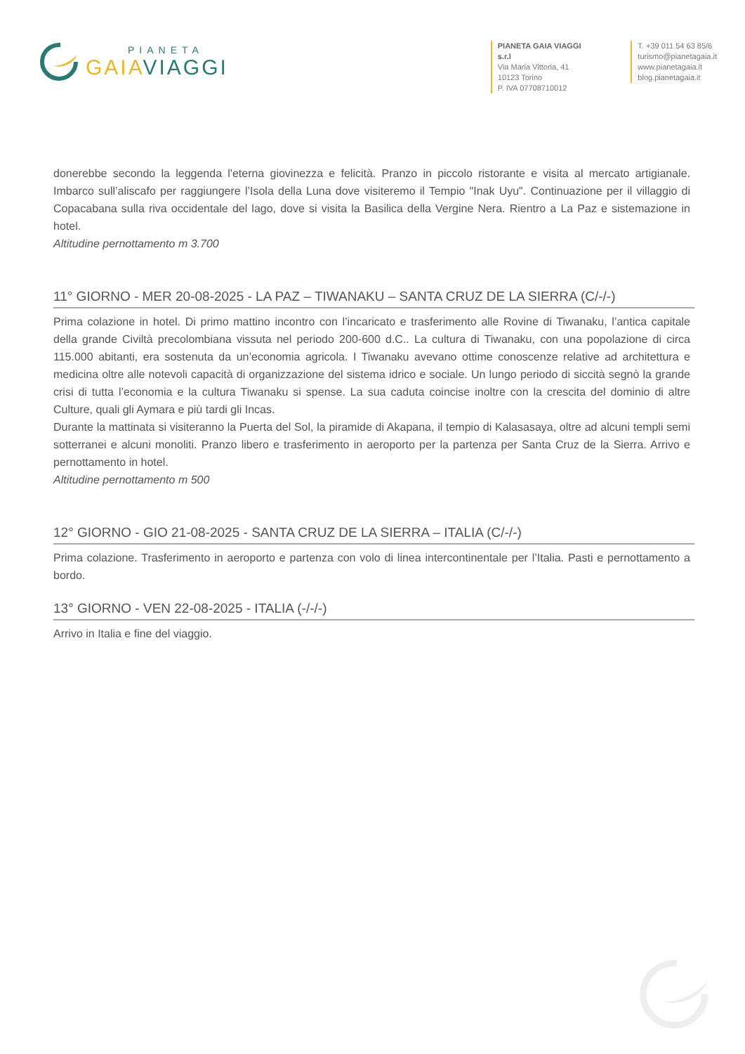PIANETA
GAIA VIAGGI
PIANETA GAIA VIAGGI s.r.l
Via Maria Vittoria, 41
10123 Torino
P. IVA 07708710012
T. +39 011 54 63 85/6
turismo@pianetagaia.it
www.pianetagaia.it
blog.pianetagaia.it
donerebbe secondo la leggenda l'eterna giovinezza e felicità. Pranzo in piccolo ristorante e visita al mercato artigianale. Imbarco sull’aliscafo per raggiungere l’Isola della Luna dove visiteremo il Tempio "Inak Uyu". Continuazione per il villaggio di Copacabana sulla riva occidentale del lago, dove si visita la Basilica della Vergine Nera. Rientro a La Paz e sistemazione in hotel.
Altitudine pernottamento m 3.700
11° GIORNO - MER 20-08-2025 - LA PAZ – TIWANAKU – SANTA CRUZ DE LA SIERRA (C/-/-)
Prima colazione in hotel. Di primo mattino incontro con l’incaricato e trasferimento alle Rovine di Tiwanaku, l’antica capitale della grande Civiltà precolombiana vissuta nel periodo 200-600 d.C.. La cultura di Tiwanaku, con una popolazione di circa 115.000 abitanti, era sostenuta da un’economia agricola. I Tiwanaku avevano ottime conoscenze relative ad architettura e medicina oltre alle notevoli capacità di organizzazione del sistema idrico e sociale. Un lungo periodo di siccità segnò la grande crisi di tutta l’economia e la cultura Tiwanaku si spense. La sua caduta coincise inoltre con la crescita del dominio di altre Culture, quali gli Aymara e più tardi gli Incas.
Durante la mattinata si visiteranno la Puerta del Sol, la piramide di Akapana, il tempio di Kalasasaya, oltre ad alcuni templi semi sotterranei e alcuni monoliti. Pranzo libero e trasferimento in aeroporto per la partenza per Santa Cruz de la Sierra. Arrivo e pernottamento in hotel.
Altitudine pernottamento m 500
12° GIORNO - GIO 21-08-2025 - SANTA CRUZ DE LA SIERRA – ITALIA (C/-/-)
Prima colazione. Trasferimento in aeroporto e partenza con volo di linea intercontinentale per l’Italia. Pasti e pernottamento a bordo.
13° GIORNO - VEN 22-08-2025 - ITALIA (-/-/-)
Arrivo in Italia e fine del viaggio.